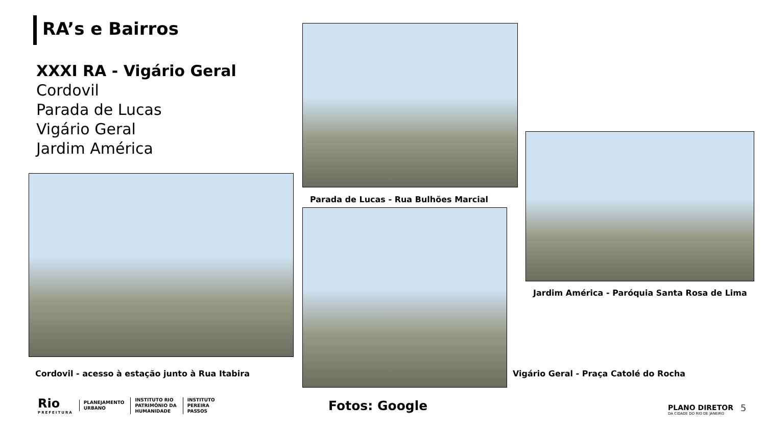RA’s e Bairros
XXXI RA - Vigário Geral
Cordovil
Parada de Lucas
Vigário Geral
Jardim América
Parada de Lucas - Rua Bulhões Marcial
Jardim América - Paróquia Santa Rosa de Lima
Cordovil - acesso à estação junto à Rua Itabira
Vigário Geral - Praça Catolé do Rocha
Rio
PREFEITURA
PLANEJAMENTO
URBANO
INSTITUTO RIO
PATRIMÔNIO DA
HUMANIDADE
INSTITUTO
PEREIRA
PASSOS
Fotos: Google
PLANO DIRETOR
DA CIDADE DO RIO DE JANEIRO
5